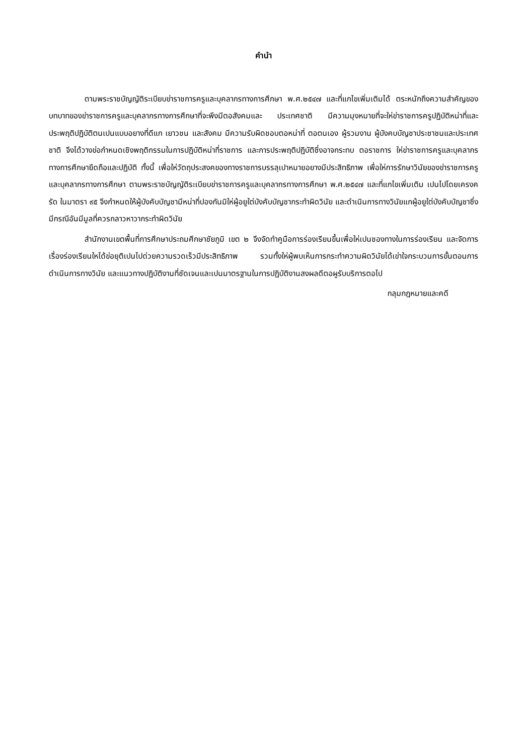คำนำ
ตามพระราชบัญญัติระเบียบข่าราชการครูและบุคลากรทางการศึกษา พ.ศ.๒๕๔๗ และที่แกไขเพิ่มเติมได้ ตระหนักถึงความสำคัญของบทบาทของข่าราชการครูและบุคลากรทางการศึกษาที่จะพึงมีตอสังคมและ ประเทศชาติ มีความมุงหมายที่จะให่ข่าราชการครูปฏิบัติหน่าที่และประพฤติปฏิบัติตนเปนแบบอยางที่ดีแก เยาวชน และสังคม มีความรับผิดชอบตอหน่าที่ ตอตนเอง ผู้รวมงาน ผู้บังคบบัญชาประชาชนและประเทศชาติ จึงได้วางข่อกำหนดเชิงพฤติกรรมในการปฏิบัติหน่าที่ราชการ และการประพฤติปฏิบัติซึ่งอาจกระทบ ตอราชการ ให่ข่าราชการครูและบุคลากรทางการศึกษายึดถือและปฏิบัติ ทั้งนี้ เพื่อให่วัตถุประสงคของทางราชการบรรลุเปาหมายอยางมีประสิทธิภาพ เพื่อให่การรักษาวินัยของข่าราชการครูและบุคลากรทางการศึกษา ตามพระราชบัญญัติระเบียบข่าราชการครูและบุคลากรทางการศึกษา พ.ศ.๒๕๔๗ และที่แกไขเพิ่มเติม เปนไปโดยเครงครัด ในมาตรา ๙๕ จึงกำหนดให้ผู้บังคับบัญชามีหน่าที่ปองกันมิให่ผู้อยูใต่บังคับบัญชากระทำผิดวินัย และดำเนินการทางวินัยแกผู้อยูใต่บังคับบัญชาซึ่งมีกรณีอันมีมูลที่ควรกลาวหาวากระทำผิดวินัย
สำนักงานเขตพื้นที่การศึกษาประถมศึกษาชัยภูมิ เขต ๒ จึงจัดทำคูมือการร่องเรียนขึ้นเพื่อให่เปนชองทางในการร่องเรียน และจัดการเรื่องร่องเรียนใหได้ข่อยุติเปนไปด่วยความรวดเร็วมีประสิทธิภาพ รวมทั้งให่ผู้พบเห็นการกระทำความผิดวินัยได้เข่าใจกระบวนการขั้นตอนการดำเนินการทางวินัย และแนวทางปฏิบัติงานที่ชัดเจนและเปนมาตรฐานในการปฏิบัติงานสงผลดีตอผูรับบริการตอไป
กลุมกฎหมายและคดี